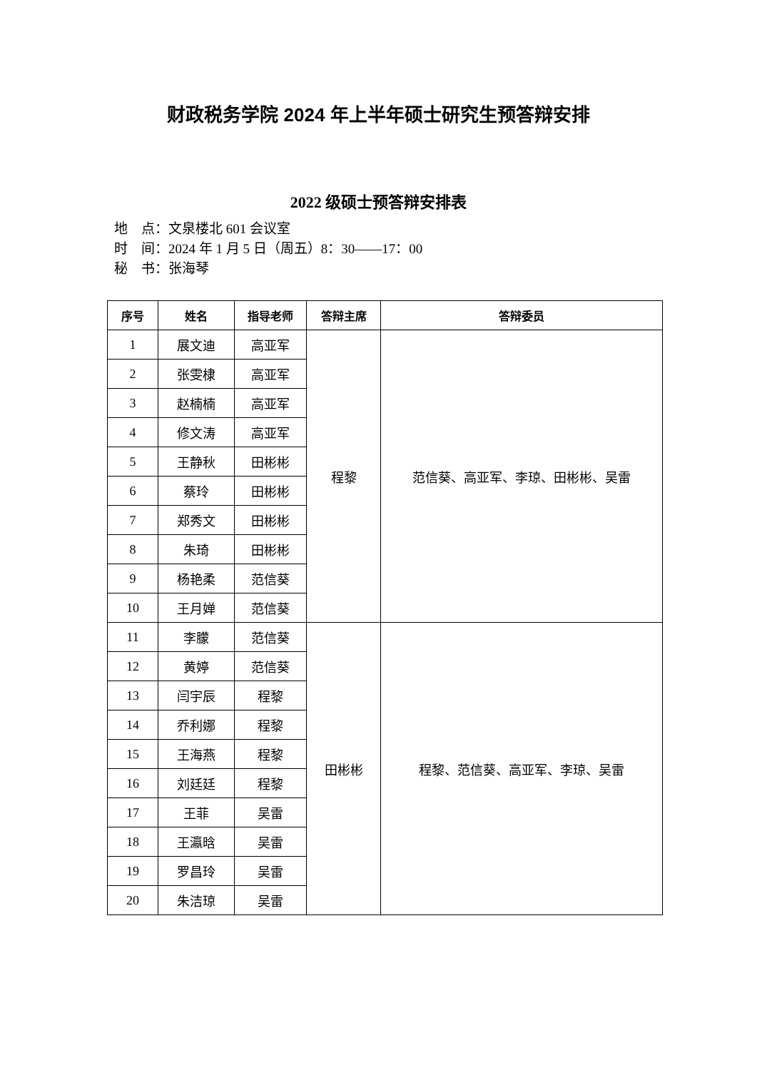财政税务学院 2024 年上半年硕士研究生预答辩安排
2022 级硕士预答辩安排表
地　点：文泉楼北 601 会议室
时　间：2024 年 1 月 5 日（周五）8：30——17：00
秘　书：张海琴
| 序号 | 姓名 | 指导老师 | 答辩主席 | 答辩委员 |
| --- | --- | --- | --- | --- |
| 1 | 展文迪 | 高亚军 | 程黎 | 范信葵、高亚军、李琼、田彬彬、吴雷 |
| 2 | 张雯棣 | 高亚军 | | |
| 3 | 赵楠楠 | 高亚军 | | |
| 4 | 修文涛 | 高亚军 | | |
| 5 | 王静秋 | 田彬彬 | | |
| 6 | 蔡玲 | 田彬彬 | | |
| 7 | 郑秀文 | 田彬彬 | | |
| 8 | 朱琦 | 田彬彬 | | |
| 9 | 杨艳柔 | 范信葵 | | |
| 10 | 王月婵 | 范信葵 | | |
| 11 | 李朦 | 范信葵 | 田彬彬 | 程黎、范信葵、高亚军、李琼、吴雷 |
| 12 | 黄婷 | 范信葵 | | |
| 13 | 闫宇辰 | 程黎 | | |
| 14 | 乔利娜 | 程黎 | | |
| 15 | 王海燕 | 程黎 | | |
| 16 | 刘廷廷 | 程黎 | | |
| 17 | 王菲 | 吴雷 | | |
| 18 | 王瀛晗 | 吴雷 | | |
| 19 | 罗昌玲 | 吴雷 | | |
| 20 | 朱洁琼 | 吴雷 | | |